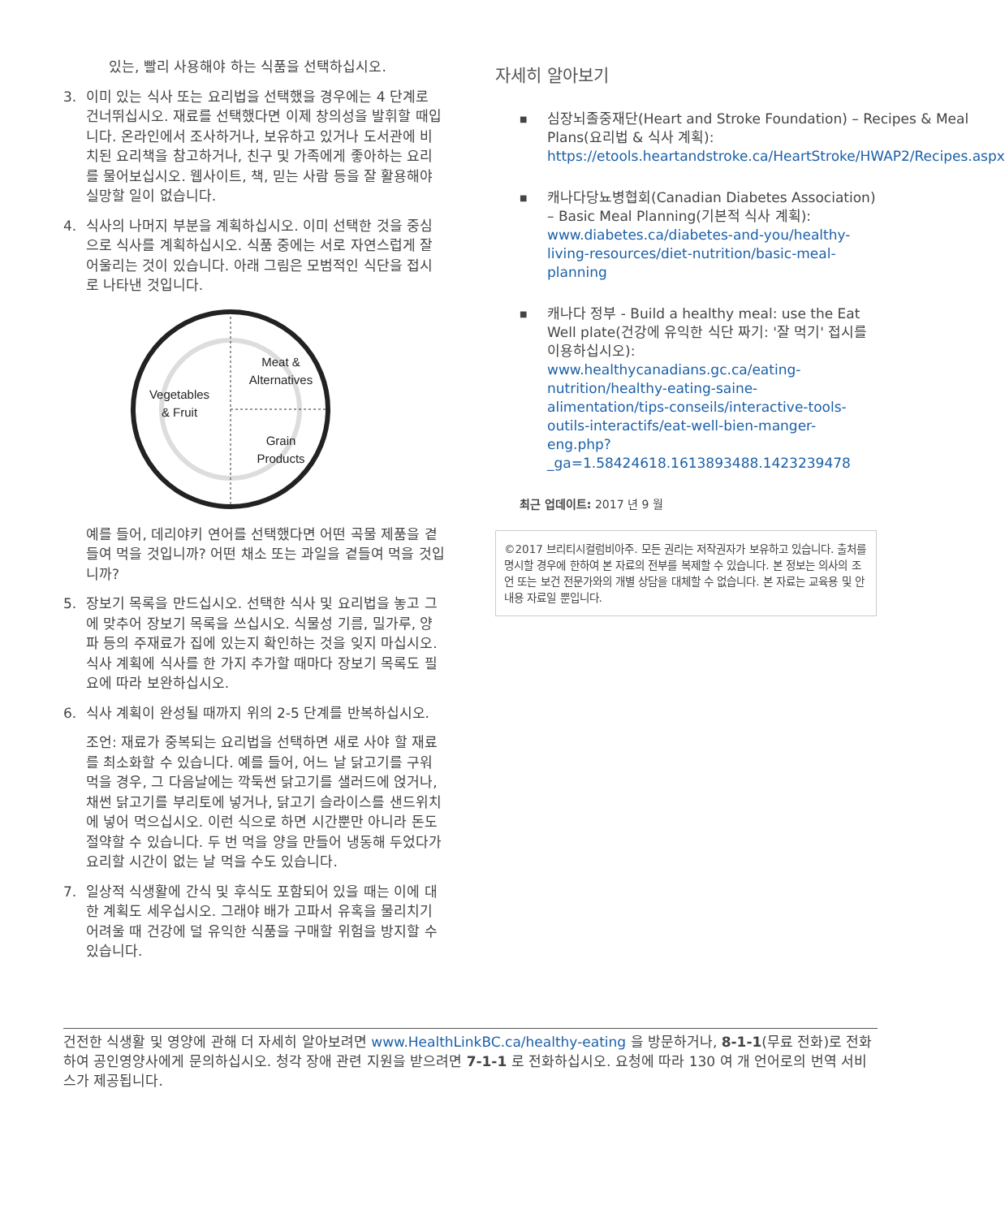있는, 빨리 사용해야 하는 식품을 선택하십시오.
3. 이미 있는 식사 또는 요리법을 선택했을 경우에는 4 단계로 건너뛰십시오. 재료를 선택했다면 이제 창의성을 발휘할 때입니다. 온라인에서 조사하거나, 보유하고 있거나 도서관에 비치된 요리책을 참고하거나, 친구 및 가족에게 좋아하는 요리를 물어보십시오. 웹사이트, 책, 믿는 사람 등을 잘 활용해야 실망할 일이 없습니다.
4. 식사의 나머지 부분을 계획하십시오. 이미 선택한 것을 중심으로 식사를 계획하십시오. 식품 중에는 서로 자연스럽게 잘 어울리는 것이 있습니다. 아래 그림은 모범적인 식단을 접시로 나타낸 것입니다.
Meat &
Alternatives
Vegetables
& Fruit
Grain
Products
예를 들어, 데리야키 연어를 선택했다면 어떤 곡물 제품을 곁들여 먹을 것입니까? 어떤 채소 또는 과일을 곁들여 먹을 것입니까?
5. 장보기 목록을 만드십시오. 선택한 식사 및 요리법을 놓고 그에 맞추어 장보기 목록을 쓰십시오. 식물성 기름, 밀가루, 양파 등의 주재료가 집에 있는지 확인하는 것을 잊지 마십시오. 식사 계획에 식사를 한 가지 추가할 때마다 장보기 목록도 필요에 따라 보완하십시오.
6. 식사 계획이 완성될 때까지 위의 2-5 단계를 반복하십시오.
조언: 재료가 중복되는 요리법을 선택하면 새로 사야 할 재료를 최소화할 수 있습니다. 예를 들어, 어느 날 닭고기를 구워 먹을 경우, 그 다음날에는 깍둑썬 닭고기를 샐러드에 얹거나, 채썬 닭고기를 부리토에 넣거나, 닭고기 슬라이스를 샌드위치에 넣어 먹으십시오. 이런 식으로 하면 시간뿐만 아니라 돈도 절약할 수 있습니다. 두 번 먹을 양을 만들어 냉동해 두었다가 요리할 시간이 없는 날 먹을 수도 있습니다.
7. 일상적 식생활에 간식 및 후식도 포함되어 있을 때는 이에 대한 계획도 세우십시오. 그래야 배가 고파서 유혹을 물리치기 어려울 때 건강에 덜 유익한 식품을 구매할 위험을 방지할 수 있습니다.
자세히 알아보기
■
심장뇌졸중재단(Heart and Stroke Foundation) – Recipes & Meal Plans(요리법 & 식사 계획): https://etools.heartandstroke.ca/HeartStroke/HWAP2/Recipes.aspx
■
캐나다당뇨병협회(Canadian Diabetes Association) – Basic Meal Planning(기본적 식사 계획): www.diabetes.ca/diabetes-and-you/healthy-living-resources/diet-nutrition/basic-meal-planning
■
캐나다 정부 - Build a healthy meal: use the Eat Well plate(건강에 유익한 식단 짜기: '잘 먹기' 접시를 이용하십시오): www.healthycanadians.gc.ca/eating-nutrition/healthy-eating-saine-alimentation/tips-conseils/interactive-tools-outils-interactifs/eat-well-bien-manger-eng.php?_ga=1.58424618.1613893488.1423239478
최근 업데이트: 2017 년 9 월
©2017 브리티시컬럼비아주. 모든 권리는 저작권자가 보유하고 있습니다. 출처를 명시할 경우에 한하여 본 자료의 전부를 복제할 수 있습니다. 본 정보는 의사의 조언 또는 보건 전문가와의 개별 상담을 대체할 수 없습니다. 본 자료는 교육용 및 안내용 자료일 뿐입니다.
건전한 식생활 및 영양에 관해 더 자세히 알아보려면 www.HealthLinkBC.ca/healthy-eating 을 방문하거나, 8-1-1(무료 전화)로 전화하여 공인영양사에게 문의하십시오. 청각 장애 관련 지원을 받으려면 7-1-1 로 전화하십시오. 요청에 따라 130 여 개 언어로의 번역 서비스가 제공됩니다.